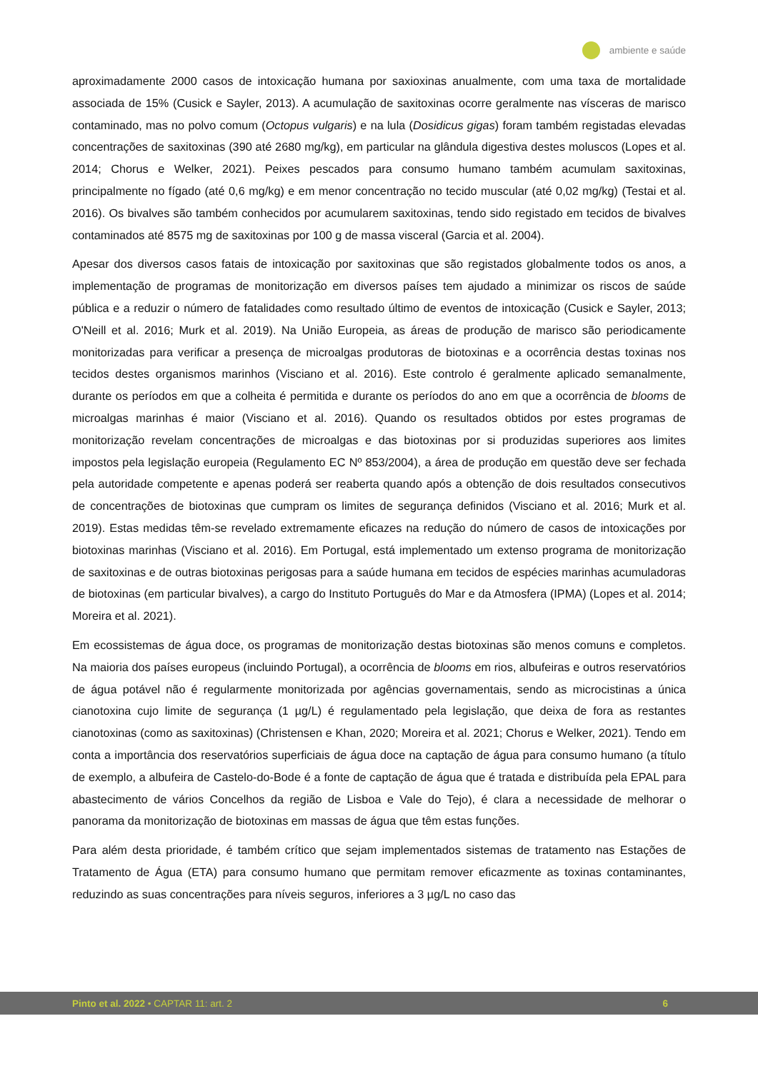ambiente e saúde
aproximadamente 2000 casos de intoxicação humana por saxioxinas anualmente, com uma taxa de mortalidade associada de 15% (Cusick e Sayler, 2013). A acumulação de saxitoxinas ocorre geralmente nas vísceras de marisco contaminado, mas no polvo comum (Octopus vulgaris) e na lula (Dosidicus gigas) foram também registadas elevadas concentrações de saxitoxinas (390 até 2680 mg/kg), em particular na glândula digestiva destes moluscos (Lopes et al. 2014; Chorus e Welker, 2021). Peixes pescados para consumo humano também acumulam saxitoxinas, principalmente no fígado (até 0,6 mg/kg) e em menor concentração no tecido muscular (até 0,02 mg/kg) (Testai et al. 2016). Os bivalves são também conhecidos por acumularem saxitoxinas, tendo sido registado em tecidos de bivalves contaminados até 8575 mg de saxitoxinas por 100 g de massa visceral (Garcia et al. 2004).
Apesar dos diversos casos fatais de intoxicação por saxitoxinas que são registados globalmente todos os anos, a implementação de programas de monitorização em diversos países tem ajudado a minimizar os riscos de saúde pública e a reduzir o número de fatalidades como resultado último de eventos de intoxicação (Cusick e Sayler, 2013; O'Neill et al. 2016; Murk et al. 2019). Na União Europeia, as áreas de produção de marisco são periodicamente monitorizadas para verificar a presença de microalgas produtoras de biotoxinas e a ocorrência destas toxinas nos tecidos destes organismos marinhos (Visciano et al. 2016). Este controlo é geralmente aplicado semanalmente, durante os períodos em que a colheita é permitida e durante os períodos do ano em que a ocorrência de blooms de microalgas marinhas é maior (Visciano et al. 2016). Quando os resultados obtidos por estes programas de monitorização revelam concentrações de microalgas e das biotoxinas por si produzidas superiores aos limites impostos pela legislação europeia (Regulamento EC Nº 853/2004), a área de produção em questão deve ser fechada pela autoridade competente e apenas poderá ser reaberta quando após a obtenção de dois resultados consecutivos de concentrações de biotoxinas que cumpram os limites de segurança definidos (Visciano et al. 2016; Murk et al. 2019). Estas medidas têm-se revelado extremamente eficazes na redução do número de casos de intoxicações por biotoxinas marinhas (Visciano et al. 2016). Em Portugal, está implementado um extenso programa de monitorização de saxitoxinas e de outras biotoxinas perigosas para a saúde humana em tecidos de espécies marinhas acumuladoras de biotoxinas (em particular bivalves), a cargo do Instituto Português do Mar e da Atmosfera (IPMA) (Lopes et al. 2014; Moreira et al. 2021).
Em ecossistemas de água doce, os programas de monitorização destas biotoxinas são menos comuns e completos. Na maioria dos países europeus (incluindo Portugal), a ocorrência de blooms em rios, albufeiras e outros reservatórios de água potável não é regularmente monitorizada por agências governamentais, sendo as microcistinas a única cianotoxina cujo limite de segurança (1 µg/L) é regulamentado pela legislação, que deixa de fora as restantes cianotoxinas (como as saxitoxinas) (Christensen e Khan, 2020; Moreira et al. 2021; Chorus e Welker, 2021). Tendo em conta a importância dos reservatórios superficiais de água doce na captação de água para consumo humano (a título de exemplo, a albufeira de Castelo-do-Bode é a fonte de captação de água que é tratada e distribuída pela EPAL para abastecimento de vários Concelhos da região de Lisboa e Vale do Tejo), é clara a necessidade de melhorar o panorama da monitorização de biotoxinas em massas de água que têm estas funções.
Para além desta prioridade, é também crítico que sejam implementados sistemas de tratamento nas Estações de Tratamento de Água (ETA) para consumo humano que permitam remover eficazmente as toxinas contaminantes, reduzindo as suas concentrações para níveis seguros, inferiores a 3 µg/L no caso das
Pinto et al. 2022 • CAPTAR 11: art. 2 6